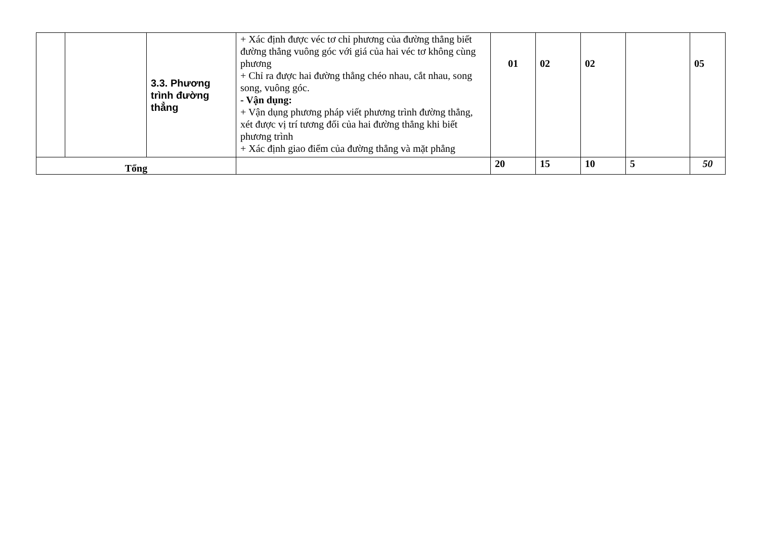| | | 3.3. Phương trình đường thẳng | + Xác định được véc tơ chỉ phương của đường thẳng biết đường thẳng vuông góc với giá của hai véc tơ không cùng phương + Chỉ ra được hai đường thẳng chéo nhau, cắt nhau, song song, vuông góc. - Vận dụng: + Vận dụng phương pháp viết phương trình đường thẳng, xét được vị trí tương đối của hai đường thẳng khi biết phương trình + Xác định giao điểm của đường thẳng và mặt phẳng | 01 | 02 | 02 | | 05 |
| Tổng | | | | 20 | 15 | 10 | 5 | 50 |